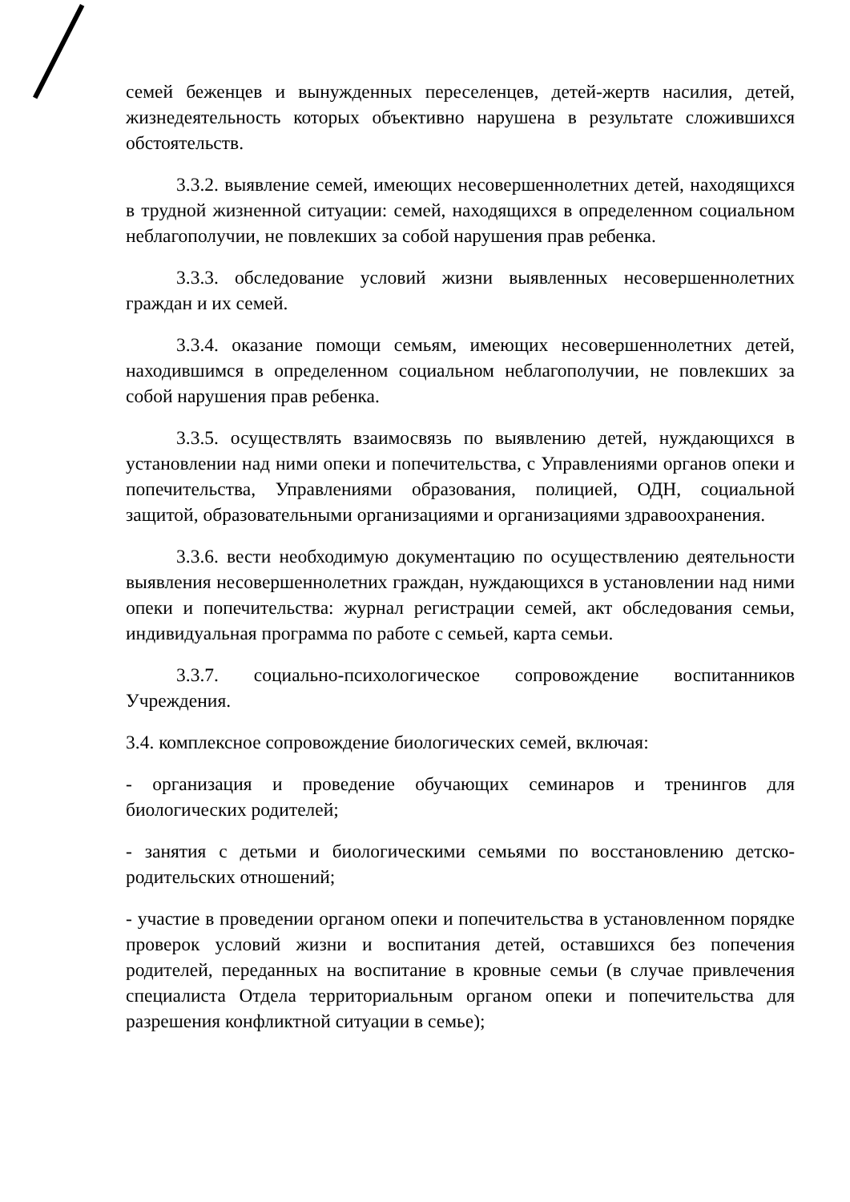семей беженцев и вынужденных переселенцев, детей-жертв насилия, детей, жизнедеятельность которых объективно нарушена в результате сложившихся обстоятельств.
3.3.2. выявление семей, имеющих несовершеннолетних детей, находящихся в трудной жизненной ситуации: семей, находящихся в определенном социальном неблагополучии, не повлекших за собой нарушения прав ребенка.
3.3.3. обследование условий жизни выявленных несовершеннолетних граждан и их семей.
3.3.4. оказание помощи семьям, имеющих несовершеннолетних детей, находившимся в определенном социальном неблагополучии, не повлекших за собой нарушения прав ребенка.
3.3.5. осуществлять взаимосвязь по выявлению детей, нуждающихся в установлении над ними опеки и попечительства, с Управлениями органов опеки и попечительства, Управлениями образования, полицией, ОДН, социальной защитой, образовательными организациями и организациями здравоохранения.
3.3.6. вести необходимую документацию по осуществлению деятельности выявления несовершеннолетних граждан, нуждающихся в установлении над ними опеки и попечительства: журнал регистрации семей, акт обследования семьи, индивидуальная программа по работе с семьей, карта семьи.
3.3.7. социально-психологическое сопровождение воспитанников Учреждения.
3.4. комплексное сопровождение биологических семей, включая:
- организация и проведение обучающих семинаров и тренингов для биологических родителей;
- занятия с детьми и биологическими семьями по восстановлению детско-родительских отношений;
- участие в проведении органом опеки и попечительства в установленном порядке проверок условий жизни и воспитания детей, оставшихся без попечения родителей, переданных на воспитание в кровные семьи (в случае привлечения специалиста Отдела территориальным органом опеки и попечительства для разрешения конфликтной ситуации в семье);